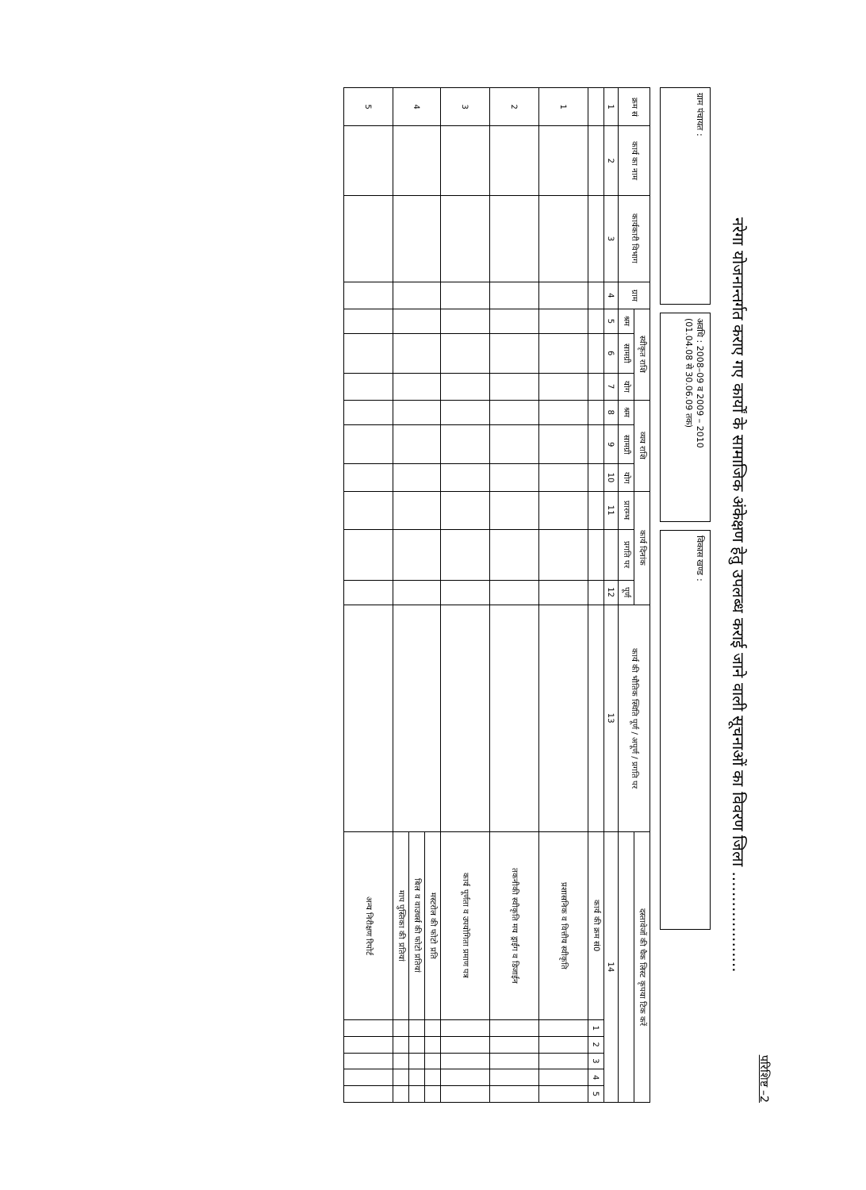परिशिष्ट –2
नरेगा योजनान्तर्गत कराए गए कार्यों के सामाजिक अंकेक्षण हेतु उपलब्ध कराई जाने वाली सूचनाओं का विवरण जिला ....................
ग्राम पंचायत :
अवधि : 2008–09 व 2009 – 2010
(01.04.08 से 30.06.09 तक)
विकास खण्ड :
| क्रम सं | कार्य का नाम | कार्यकारी विभाग | ग्राम | स्वीकृत राशि | | | व्यय राशि | | | कार्य दिनांक | | | कार्य की भौतिक स्थिति पूर्ण / अपूर्ण / प्रगति पर | दस्तावेजों की चैक लिस्ट कृपया टिक करें | | | | | |
| --- | --- | --- | --- | --- | --- | --- | --- | --- | --- | --- | --- | --- | --- | --- | --- | --- | --- | --- | --- |
| | | | | श्रम | सामग्री | योग | श्रम | सामग्री | योग | प्रारम्भ | प्रगति पर | पूर्ण | | | | | | | |
| 1 | 2 | 3 | 4 | 5 | 6 | 7 | 8 | 9 | 10 | 11 | | 12 | 13 | 14 | | | | | |
| | | | | | | | | | | | | | | कार्य की क्रम सं0 | 1 | 2 | 3 | 4 | 5 |
| 1 | | | | | | | | | | | | | | प्रशासनिक व वित्तीय स्वीकृति | | | | | |
| 2 | | | | | | | | | | | | | | तकनीकी स्वीकृति मय ड्राईंग व डिजाईन | | | | | |
| 3 | | | | | | | | | | | | | | कार्य पूर्णता व उपयोगिता प्रमाण पत्र | | | | | |
| 4 | | | | | | | | | | | | | | मस्टरोल की फोटो प्रति | | | | | |
| | | | | | | | | | | | | | | बिल व वाउचर्स की फोटो प्रतियां | | | | | |
| | | | | | | | | | | | | | | माप पुस्तिका की प्रतियां | | | | | |
| 5 | | | | | | | | | | | | | | अन्य निरीक्षण रिपोर्ट | | | | | |